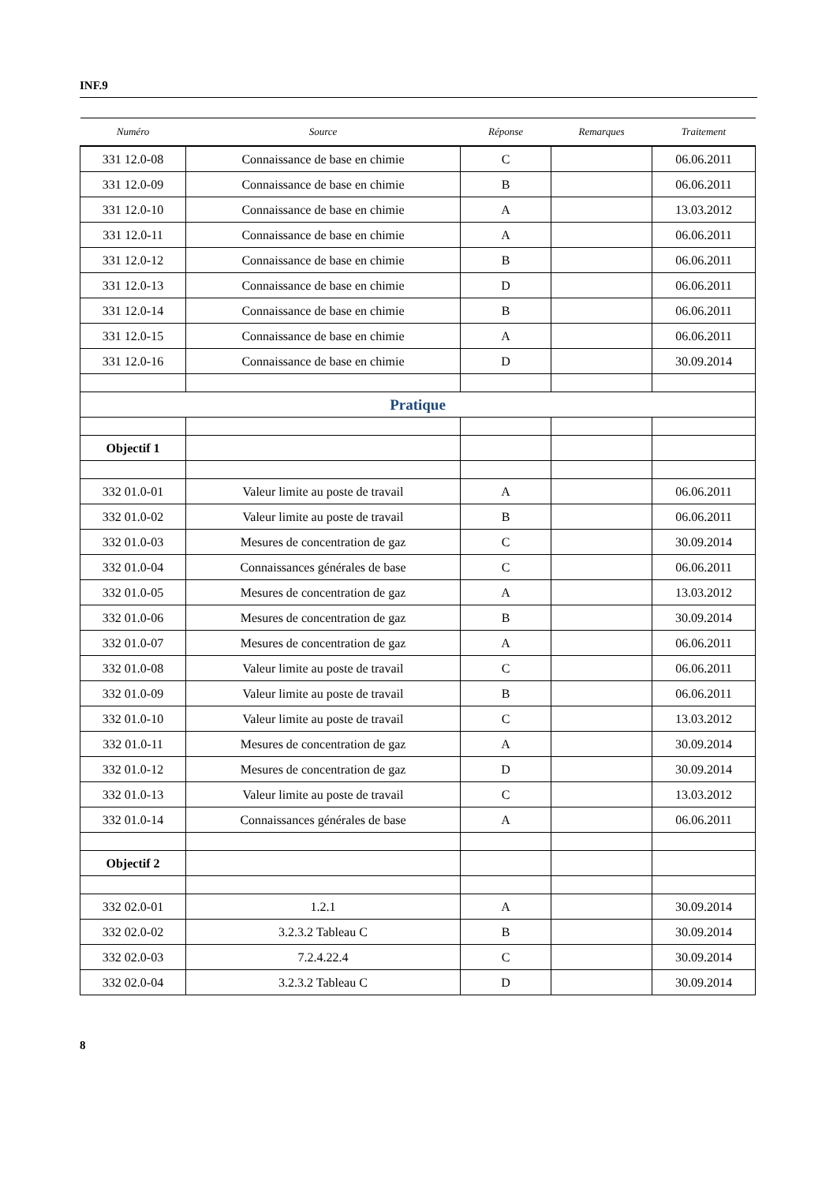INF.9
| Numéro | Source | Réponse | Remarques | Traitement |
| --- | --- | --- | --- | --- |
| 331 12.0-08 | Connaissance de base en chimie | C | | 06.06.2011 |
| 331 12.0-09 | Connaissance de base en chimie | B | | 06.06.2011 |
| 331 12.0-10 | Connaissance de base en chimie | A | | 13.03.2012 |
| 331 12.0-11 | Connaissance de base en chimie | A | | 06.06.2011 |
| 331 12.0-12 | Connaissance de base en chimie | B | | 06.06.2011 |
| 331 12.0-13 | Connaissance de base en chimie | D | | 06.06.2011 |
| 331 12.0-14 | Connaissance de base en chimie | B | | 06.06.2011 |
| 331 12.0-15 | Connaissance de base en chimie | A | | 06.06.2011 |
| 331 12.0-16 | Connaissance de base en chimie | D | | 30.09.2014 |
| Pratique | | | | |
| Objectif 1 | | | | |
| 332 01.0-01 | Valeur limite au poste de travail | A | | 06.06.2011 |
| 332 01.0-02 | Valeur limite au poste de travail | B | | 06.06.2011 |
| 332 01.0-03 | Mesures de concentration de gaz | C | | 30.09.2014 |
| 332 01.0-04 | Connaissances générales de base | C | | 06.06.2011 |
| 332 01.0-05 | Mesures de concentration de gaz | A | | 13.03.2012 |
| 332 01.0-06 | Mesures de concentration de gaz | B | | 30.09.2014 |
| 332 01.0-07 | Mesures de concentration de gaz | A | | 06.06.2011 |
| 332 01.0-08 | Valeur limite au poste de travail | C | | 06.06.2011 |
| 332 01.0-09 | Valeur limite au poste de travail | B | | 06.06.2011 |
| 332 01.0-10 | Valeur limite au poste de travail | C | | 13.03.2012 |
| 332 01.0-11 | Mesures de concentration de gaz | A | | 30.09.2014 |
| 332 01.0-12 | Mesures de concentration de gaz | D | | 30.09.2014 |
| 332 01.0-13 | Valeur limite au poste de travail | C | | 13.03.2012 |
| 332 01.0-14 | Connaissances générales de base | A | | 06.06.2011 |
| Objectif 2 | | | | |
| 332 02.0-01 | 1.2.1 | A | | 30.09.2014 |
| 332 02.0-02 | 3.2.3.2 Tableau C | B | | 30.09.2014 |
| 332 02.0-03 | 7.2.4.22.4 | C | | 30.09.2014 |
| 332 02.0-04 | 3.2.3.2 Tableau C | D | | 30.09.2014 |
8